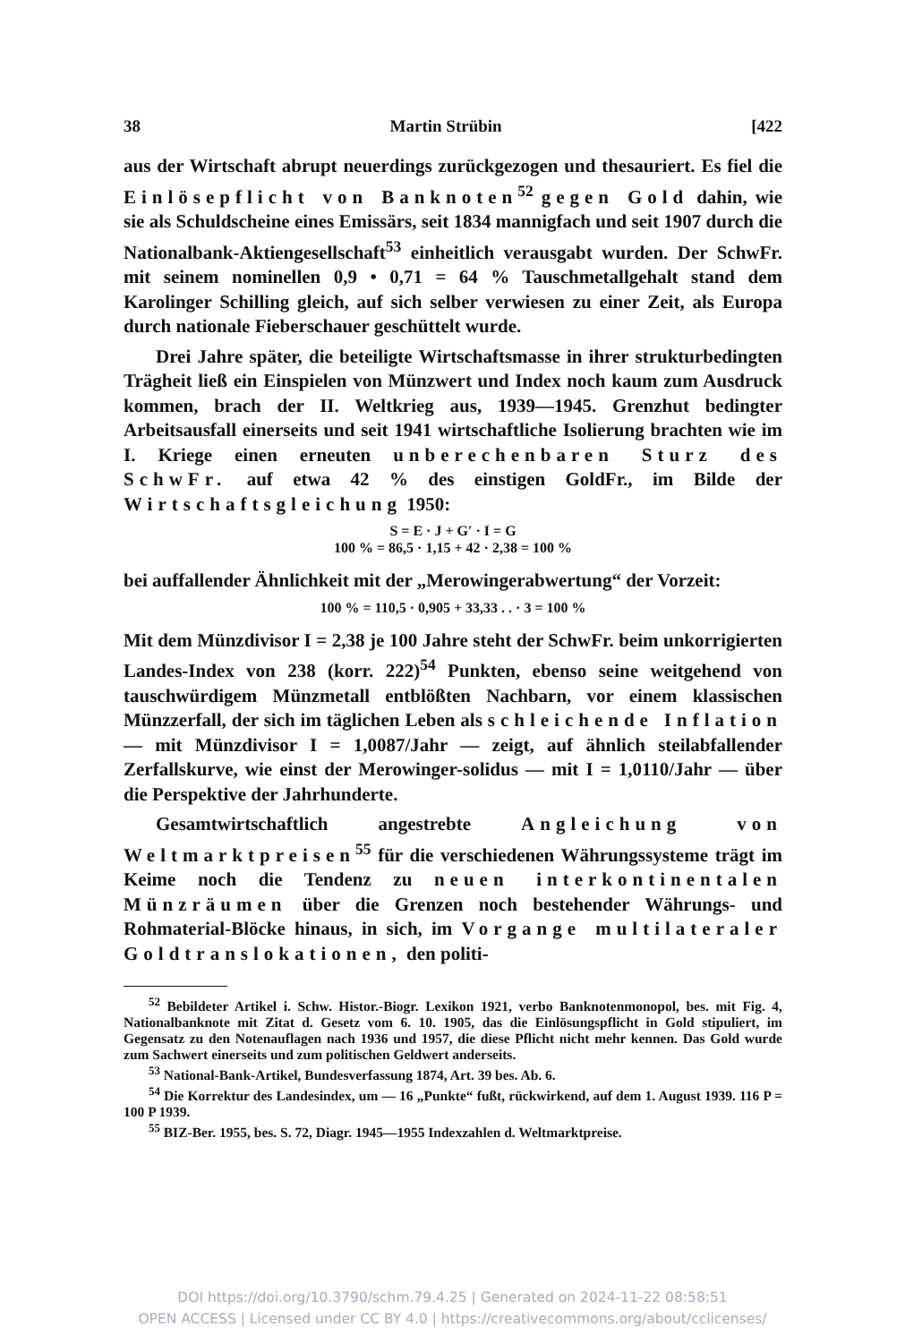38 Martin Strübin [422
aus der Wirtschaft abrupt neuerdings zurückgezogen und thesauriert. Es fiel die Einlösepflicht von Banknoten<sup>52</sup> gegen Gold dahin, wie sie als Schuldscheine eines Emissärs, seit 1834 mannigfach und seit 1907 durch die Nationalbank-Aktiengesellschaft<sup>53</sup> einheitlich verausgabt wurden. Der SchwFr. mit seinem nominellen 0,9 • 0,71 = 64 % Tauschmetallgehalt stand dem Karolinger Schilling gleich, auf sich selber verwiesen zu einer Zeit, als Europa durch nationale Fieberschauer geschüttelt wurde.
Drei Jahre später, die beteiligte Wirtschaftsmasse in ihrer strukturbedingten Trägheit ließ ein Einspielen von Münzwert und Index noch kaum zum Ausdruck kommen, brach der II. Weltkrieg aus, 1939—1945. Grenzhut bedingter Arbeitsausfall einerseits und seit 1941 wirtschaftliche Isolierung brachten wie im I. Kriege einen erneuten unberechenbaren Sturz des SchwFr. auf etwa 42 % des einstigen GoldFr., im Bilde der Wirtschaftsgleichung 1950:
S = E · J + G′ · I = G
100 % = 86,5 · 1,15 + 42 · 2,38 = 100 %
bei auffallender Ähnlichkeit mit der „Merowingerabwertung“ der Vorzeit:
100 % = 110,5 · 0,905 + 33,33 . . · 3 = 100 %
Mit dem Münzdivisor I = 2,38 je 100 Jahre steht der SchwFr. beim unkorrigierten Landes-Index von 238 (korr. 222)<sup>54</sup> Punkten, ebenso seine weitgehend von tauschwürdigem Münzmetall entblößten Nachbarn, vor einem klassischen Münzzerfall, der sich im täglichen Leben als schleichende Inflation — mit Münzdivisor I = 1,0087/Jahr — zeigt, auf ähnlich steilabfallender Zerfallskurve, wie einst der Merowinger-solidus — mit I = 1,0110/Jahr — über die Perspektive der Jahrhunderte.
Gesamtwirtschaftlich angestrebte Angleichung von Weltmarktpreisen<sup>55</sup> für die verschiedenen Währungssysteme trägt im Keime noch die Tendenz zu neuen interkontinentalen Münzräumen über die Grenzen noch bestehender Währungs- und Rohmaterial-Blöcke hinaus, in sich, im Vorgange multilateraler Goldtranslokationen, den politi-
<sup>52</sup> Bebildeter Artikel i. Schw. Histor.-Biogr. Lexikon 1921, verbo Banknotenmonopol, bes. mit Fig. 4, Nationalbanknote mit Zitat d. Gesetz vom 6. 10. 1905, das die Einlösungspflicht in Gold stipuliert, im Gegensatz zu den Notenauflagen nach 1936 und 1957, die diese Pflicht nicht mehr kennen. Das Gold wurde zum Sachwert einerseits und zum politischen Geldwert anderseits.
<sup>53</sup> National-Bank-Artikel, Bundesverfassung 1874, Art. 39 bes. Ab. 6.
<sup>54</sup> Die Korrektur des Landesindex, um — 16 „Punkte“ fußt, rückwirkend, auf dem 1. August 1939. 116 P = 100 P 1939.
<sup>55</sup> BIZ-Ber. 1955, bes. S. 72, Diagr. 1945—1955 Indexzahlen d. Weltmarktpreise.
DOI https://doi.org/10.3790/schm.79.4.25 | Generated on 2024-11-22 08:58:51
OPEN ACCESS | Licensed under CC BY 4.0 | https://creativecommons.org/about/cclicenses/